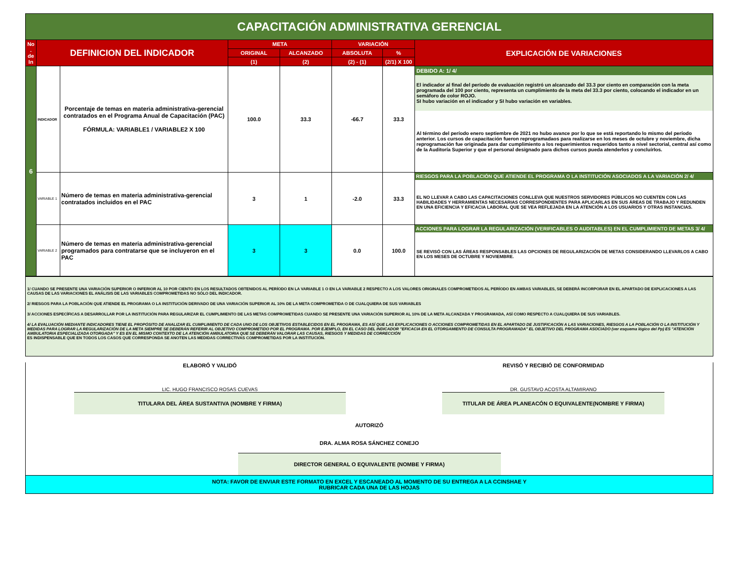| CAPACITACIÓN ADMINISTRATIVA GERENCIAL | | | | | | | |
| No . de In | DEFINICION DEL INDICADOR | | META | | VARIACIÓN | | EXPLICACIÓN DE VARIACIONES |
| | | | ORIGINAL | ALCANZADO | ABSOLUTA | % | |
| | | | (1) | (2) | (2) - (1) | (2/1) X 100 | |
| 6 | INDICADOR | Porcentaje de temas en materia administrativa-gerencial contratados en el Programa Anual de Capacitación (PAC) FÓRMULA: VARIABLE1 / VARIABLE2 X 100 | 100.0 | 33.3 | -66.7 | 33.3 | DEBIDO A: 1/ 4/ El indicador al final del período de evaluación registró un alcanzado del 33.3 por ciento en comparación con la meta programada del 100 por ciento, representa un cumplimiento de la meta del 33.3 por ciento, colocando el indicador en un semáforo de color ROJO. SI hubo variación en el indicador y SI hubo variación en variables. Al término del período enero septiembre de 2021 no hubo avance por lo que se está reportando lo mismo del período anterior. Los cursos de capacitación fueron reprogramadaos para realizarse en los meses de octubre y noviembre, dicha reprogramación fue originada para dar cumplimiento a los requerimientos requeridos tanto a nivel sectorial, central así como de la Auditoría Superior y que el personal designado para dichos cursos pueda atenderlos y concluírlos. |
| | VARIABLE 1 | Número de temas en materia administrativa-gerencial contratados incluidos en el PAC | 3 | 1 | -2.0 | 33.3 | RIESGOS PARA LA POBLACIÓN QUE ATIENDE EL PROGRAMA O LA INSTITUCIÓN ASOCIADOS A LA VARIACIÓN 2/ 4/ EL NO LLEVAR A CABO LAS CAPACITACIONES CONLLEVA QUE NUESTROS SERVIDORES PÚBLICOS NO CUENTEN CON LAS HABILIDADES Y HERRAMIENTAS NECESARIAS CORRESPONDIENTES PARA APLICARLAS EN SUS ÁREAS DE TRABAJO Y REDUNDEN EN UNA EFICIENCIA Y EFICACIA LABORAL QUE SE VEA REFLEJADA EN LA ATENCIÓN A LOS USUARIOS Y OTRAS INSTANCIAS. |
| | VARIABLE 2 | Número de temas en materia administrativa-gerencial programados para contratarse que se incluyeron en el PAC | 3 | 3 | 0.0 | 100.0 | ACCIONES PARA LOGRAR LA REGULARIZACIÓN (VERIFICABLES O AUDITABLES) EN EL CUMPLIMIENTO DE METAS 3/ 4/ SE REVISÓ CON LAS ÁREAS RESPONSABLES LAS OPCIONES DE REGULARIZACIÓN DE METAS CONSIDERANDO LLEVARLOS A CABO EN LOS MESES DE OCTUBRE Y NOVIEMBRE. |
1/ CUANDO SE PRESENTE UNA VARIACIÓN SUPERIOR O INFERIOR AL 10 POR CIENTO EN LOS RESULTADOS OBTENIDOS AL PERÍODO EN LA VARIABLE 1 O EN LA VARIABLE 2 RESPECTO A LOS VALORES ORIGINALES COMPROMETIDOS AL PERÍODO EN AMBAS VARIABLES, SE DEBERÁ INCORPORAR EN EL APARTADO DE EXPLICACIONES A LAS CAUSAS DE LAS VARIACIONES EL ANÁLISIS DE LAS VARIABLES COMPROMETIDAS NO SÓLO DEL INDICADOR.
2/ RIESGOS PARA LA POBLACIÓN QUE ATIENDE EL PROGRAMA O LA INSTITUCIÓN DERIVADO DE UNA VARIACIÓN SUPERIOR AL 10% DE LA META COMPROMETIDA O DE CUALQUIERA DE SUS VARIABLES
3/ ACCIONES ESPECÍFICAS A DESARROLLAR POR LA INSTITUCIÓN PARA REGULARIZAR EL CUMPLIMIENTO DE LAS METAS COMPROMETIDAS CUANDO SE PRESENTE UNA VARIACIÓN SUPERIOR AL 10% DE LA META ALCANZADA Y PROGRAMADA, ASÍ COMO RESPECTO A CUALQUIERA DE SUS VARIABLES.
4/ LA EVALUACIÓN MEDIANTE INDICADORES TIENE EL PROPÓSITO DE ANALIZAR EL CUMPLIMIENTO DE CADA UNO DE LOS OBJETIVOS ESTABLECIDOS EN EL PROGRAMA, ES ASÍ QUE LAS EXPLICACIONES O ACCIONES COMPROMETIDAS EN EL APARTADO DE JUSTIFICACIÓN A LAS VARIACIONES, RIESGOS A LA POBLACIÓN O LA INSTITUCIÓN Y MEDIDAS PARA LOGRAR LA REGULARIZACIÓN DE LA META SIEMPRE SE DEBERÁN REFERIR AL OBJETIVO COMPROMETIDO POR EL PROGRAMA. POR EJEMPLO, EN EL CASO DEL INDICADOR "EFICACIA EN EL OTORGAMIENTO DE CONSULTA PROGRAMADA" EL OBJETIVO DEL PROGRAMA ASOCIADO (ver esquema lógico del Pp) ES "ATENCIÓN AMBULATORIA ESPECIALIZADA OTORGADA" Y ES EN EL MISMO CONTEXTO DE LA ATENCIÓN AMBULATORIA QUE SE DEBERÁN VALORAR LAS CAUSAS, RIESGOS Y MEDIDAS DE CORRECCIÓN
ES INDISPENSABLE QUE EN TODOS LOS CASOS QUE CORRESPONDA SE ANOTEN LAS MEDIDAS CORRECTIVAS COMPROMETIDAS POR LA INSTITUCIÓN.
ELABORÓ Y VALIDÓ
LIC. HUGO FRANCISCO ROSAS CUEVAS
TITULARA DEL ÁREA SUSTANTIVA (NOMBRE Y FIRMA)
REVISÓ Y RECIBIÓ DE CONFORMIDAD
DR. GUSTAVO ACOSTA ALTAMIRANO
TITULAR DE ÁREA PLANEACÓN O EQUIVALENTE(NOMBRE Y FIRMA)
AUTORIZÓ
DRA. ALMA ROSA SÁNCHEZ CONEJO
DIRECTOR GENERAL O EQUIVALENTE (NOMBE Y FIRMA)
NOTA: FAVOR DE ENVIAR ESTE FORMATO EN EXCEL Y ESCANEADO AL MOMENTO DE SU ENTREGA A LA CCINSHAE Y
RUBRICAR CADA UNA DE LAS HOJAS